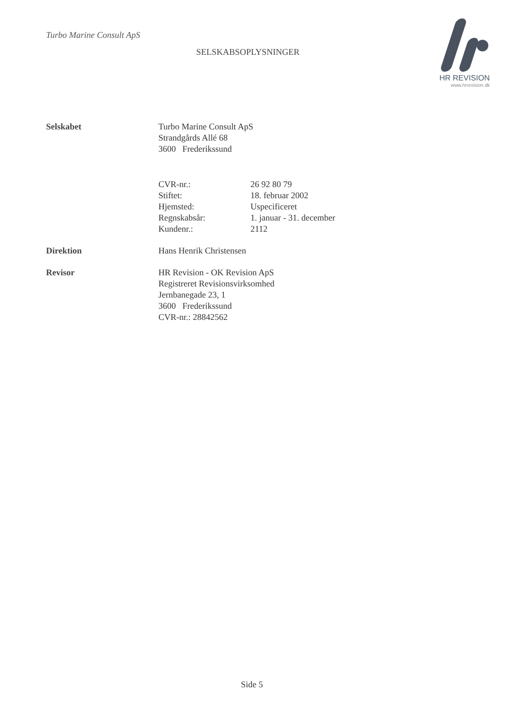Turbo Marine Consult ApS
SELSKABSOPLYSNINGER
HR REVISION
www.hrrevision.dk
| Selskabet | Turbo Marine Consult ApS Strandgårds Allé 68 3600 Frederikssund |
| | / CVR-nr.: / 26 92 80 79 / / Stiftet: / 18. februar 2002 / / Hjemsted: / Uspecificeret / / Regnskabsår: / 1. januar - 31. december / / Kundenr.: / 2112 / |
| Direktion | Hans Henrik Christensen |
| Revisor | HR Revision - OK Revision ApS Registreret Revisionsvirksomhed Jernbanegade 23, 1 3600 Frederikssund CVR-nr.: 28842562 |
Side 5